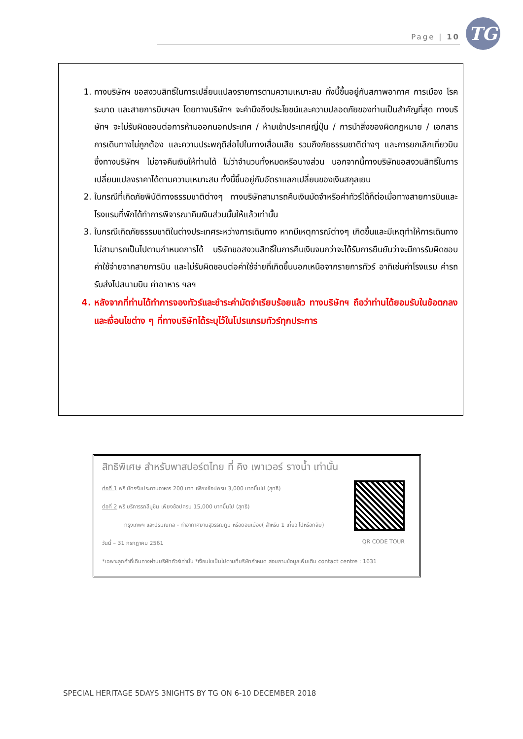Page | 10 TG
1. ทางบริษัทฯ ขอสงวนสิทธิ์ในการเปลี่ยนแปลงรายการตามความเหมาะสม ทั้งนี้ขึ้นอยู่กับสภาพอากาศ การเมือง โรคระบาด และสายการบินฯลฯ โดยทางบริษัทฯ จะคำนึงถึงประโยชน์และความปลอดภัยของท่านเป็นสำคัญที่สุด ทางบริษัทฯ จะไม่รับผิดชอบต่อการห้ามออกนอกประเทศ / ห้ามเข้าประเทศญี่ปุ่น / การนำสิ่งของผิดกฎหมาย / เอกสารการเดินทางไม่ถูกต้อง และความประพฤติส่อไปในทางเสื่อมเสีย รวมถึงภัยธรรมชาติต่างๆ และการยกเลิกเที่ยวบิน ซึ่งทางบริษัทฯ ไม่อาจคืนเงินให้ท่านได้ ไม่ว่าจำนวนทั้งหมดหรือบางส่วน นอกจากนี้ทางบริษัทขอสงวนสิทธิ์ในการเปลี่ยนแปลงราคาได้ตามความเหมาะสม ทั้งนี้ขึ้นอยู่กับอัตราแลกเปลี่ยนของเงินสกุลเยน
2. ในกรณีที่เกิดภัยพิบัติทางธรรมชาติต่างๆ ทางบริษัทสามารถคืนเงินมัดจำหรือค่าทัวร์ได้ก็ต่อเมื่อทางสายการบินและโรงแรมที่พักได้ทำการพิจารณาคืนเงินส่วนนั้นให้แล้วเท่านั้น
3. ในกรณีเกิดภัยธรรมชาติในต่างประเทศระหว่างการเดินทาง หากมีเหตุการณ์ต่างๆ เกิดขึ้นและมีเหตุทำให้การเดินทางไม่สามารถเป็นไปตามกำหนดการได้ บริษัทขอสงวนสิทธิ์ในการคืนเงินจนกว่าจะได้รับการยืนยันว่าจะมีการรับผิดชอบค่าใช้จ่ายจากสายการบิน และไม่รับผิดชอบต่อค่าใช้จ่ายที่เกิดขึ้นนอกเหนือจากรายการทัวร์ อาทิเช่นค่าโรงแรม ค่ารถรับส่งไปสนามบิน ค่าอาหาร ฯลฯ
4. หลังจากที่ท่านได้ทำการจองทัวร์และชำระค่ามัดจำเรียบร้อยแล้ว ทางบริษัทฯ ถือว่าท่านได้ยอมรับในข้อตกลงและเงื่อนไขต่าง ๆ ที่ทางบริษัทได้ระบุไว้ในโปรแกรมทัวร์ทุกประการ
สิทธิพิเศษ สำหรับพาสปอร์ตไทย ที่ คิง เพาเวอร์ รางน้ำ เท่านั้น
ต่อที่ 1 ฟรี บัตรรับประทานอาหาร 200 บาท เพียงช้อปครบ 3,000 บาทขึ้นไป (สุทธิ)
ต่อที่ 2 ฟรี บริการรถลีมูซีน เพียงช้อปครบ 15,000 บาทขึ้นไป (สุทธิ)
กรุงเทพฯ และปริมณฑล - ท่าอากาศยานสุวรรณภูมิ หรือดอนเมือง( สำหรับ 1 เที่ยว ไปหรือกลับ)
วันนี้ – 31 กรกฎาคม 2561
*เฉพาะลูกค้าที่เดินทางผ่านบริษัททัวร์เท่านั้น *เงื่อนไขเป็นไปตามที่บริษัทกำหนด สอบถามข้อมูลเพิ่มเติม contact centre : 1631
QR CODE TOUR
SPECIAL HERITAGE 5DAYS 3NIGHTS BY TG ON 6-10 DECEMBER 2018